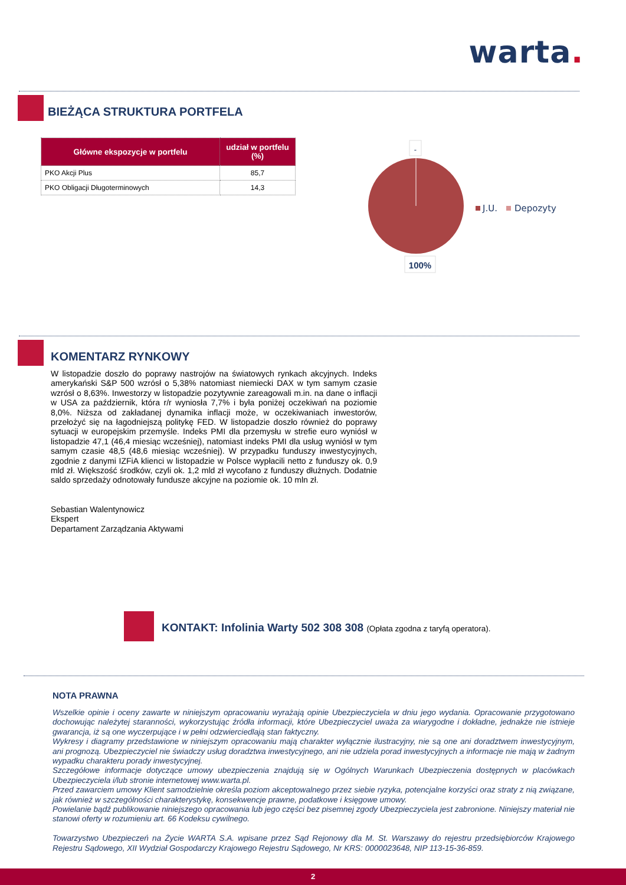warta.
BIEŻĄCA STRUKTURA PORTFELA
| Główne ekspozycje w portfelu | udział w portfelu (%) |
| --- | --- |
| PKO Akcji Plus | 85,7 |
| PKO Obligacji Długoterminowych | 14,3 |
-
J.U.
Depozyty
100%
KOMENTARZ RYNKOWY
W listopadzie doszło do poprawy nastrojów na światowych rynkach akcyjnych. Indeks amerykański S&P 500 wzrósł o 5,38% natomiast niemiecki DAX w tym samym czasie wzrósł o 8,63%. Inwestorzy w listopadzie pozytywnie zareagowali m.in. na dane o inflacji w USA za październik, która r/r wyniosła 7,7% i była poniżej oczekiwań na poziomie 8,0%. Niższa od zakładanej dynamika inflacji może, w oczekiwaniach inwestorów, przełożyć się na łagodniejszą politykę FED. W listopadzie doszło również do poprawy sytuacji w europejskim przemyśle. Indeks PMI dla przemysłu w strefie euro wyniósł w listopadzie 47,1 (46,4 miesiąc wcześniej), natomiast indeks PMI dla usług wyniósł w tym samym czasie 48,5 (48,6 miesiąc wcześniej). W przypadku funduszy inwestycyjnych, zgodnie z danymi IZFiA klienci w listopadzie w Polsce wypłacili netto z funduszy ok. 0,9 mld zł. Większość środków, czyli ok. 1,2 mld zł wycofano z funduszy dłużnych. Dodatnie saldo sprzedaży odnotowały fundusze akcyjne na poziomie ok. 10 mln zł.
Sebastian Walentynowicz
Ekspert
Departament Zarządzania Aktywami
KONTAKT: Infolinia Warty 502 308 308 (Opłata zgodna z taryfą operatora).
NOTA PRAWNA
Wszelkie opinie i oceny zawarte w niniejszym opracowaniu wyrażają opinie Ubezpieczyciela w dniu jego wydania. Opracowanie przygotowano dochowując należytej staranności, wykorzystując źródła informacji, które Ubezpieczyciel uważa za wiarygodne i dokładne, jednakże nie istnieje gwarancja, iż są one wyczerpujące i w pełni odzwierciedlają stan faktyczny.
Wykresy i diagramy przedstawione w niniejszym opracowaniu mają charakter wyłącznie ilustracyjny, nie są one ani doradztwem inwestycyjnym, ani prognozą. Ubezpieczyciel nie świadczy usług doradztwa inwestycyjnego, ani nie udziela porad inwestycyjnych a informacje nie mają w żadnym wypadku charakteru porady inwestycyjnej.
Szczegółowe informacje dotyczące umowy ubezpieczenia znajdują się w Ogólnych Warunkach Ubezpieczenia dostępnych w placówkach Ubezpieczyciela i/lub stronie internetowej www.warta.pl.
Przed zawarciem umowy Klient samodzielnie określa poziom akceptowalnego przez siebie ryzyka, potencjalne korzyści oraz straty z nią związane, jak również w szczególności charakterystykę, konsekwencje prawne, podatkowe i księgowe umowy.
Powielanie bądź publikowanie niniejszego opracowania lub jego części bez pisemnej zgody Ubezpieczyciela jest zabronione. Niniejszy materiał nie stanowi oferty w rozumieniu art. 66 Kodeksu cywilnego.
Towarzystwo Ubezpieczeń na Życie WARTA S.A. wpisane przez Sąd Rejonowy dla M. St. Warszawy do rejestru przedsiębiorców Krajowego Rejestru Sądowego, XII Wydział Gospodarczy Krajowego Rejestru Sądowego, Nr KRS: 0000023648, NIP 113-15-36-859.
2